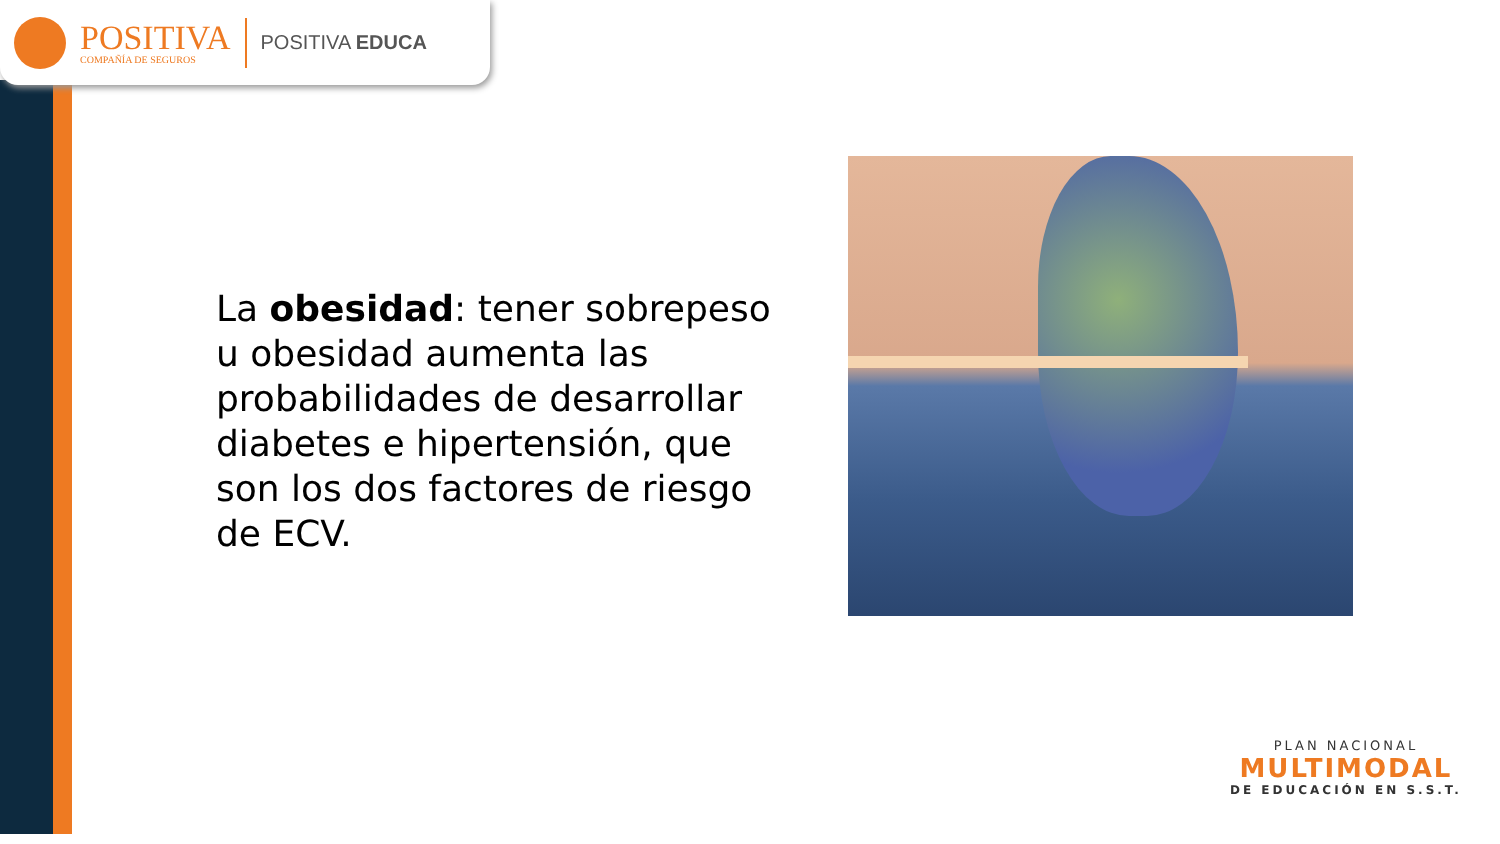POSITIVA
COMPAÑÍA DE SEGUROS
POSITIVA EDUCA
La obesidad: tener sobrepeso u obesidad aumenta las probabilidades de desarrollar diabetes e hipertensión, que son los dos factores de riesgo de ECV.
PLAN NACIONAL
MULTIMODAL
DE EDUCACIÓN EN S.S.T.